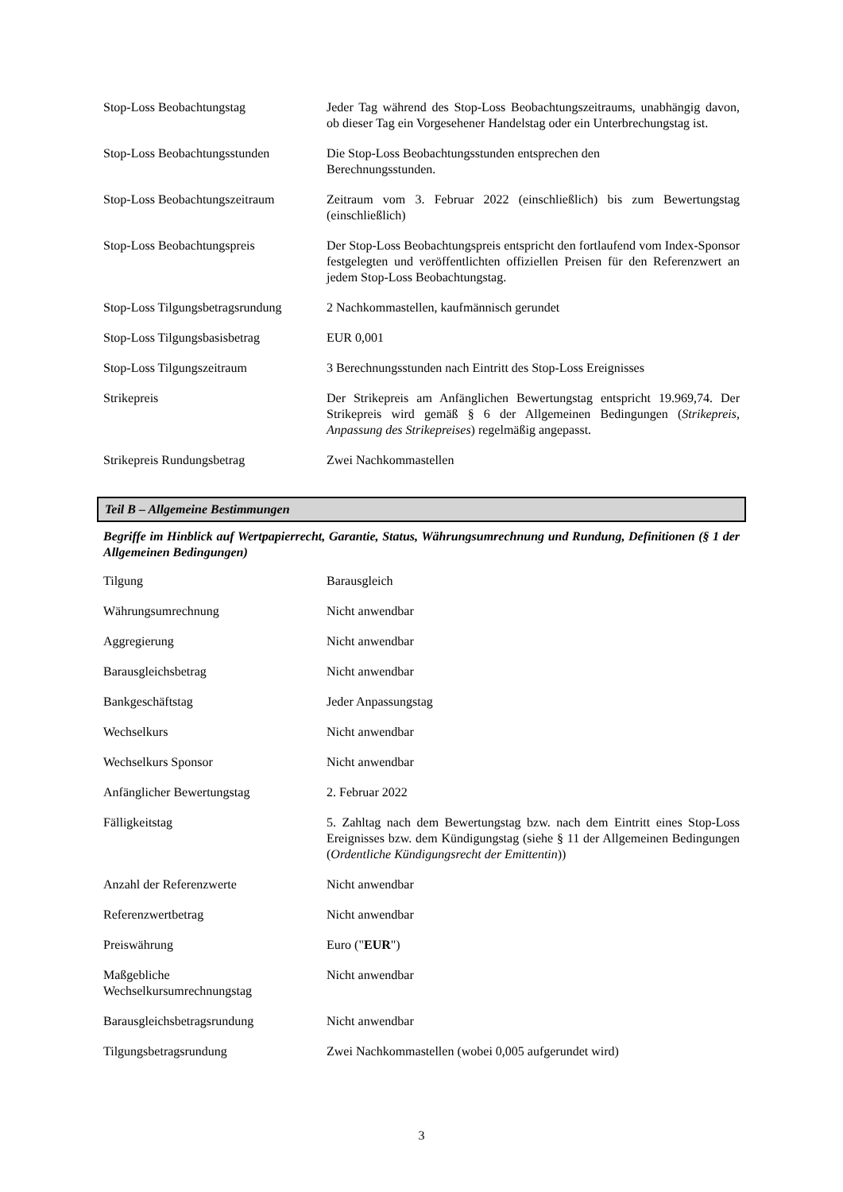| Stop-Loss Beobachtungstag | Jeder Tag während des Stop-Loss Beobachtungszeitraums, unabhängig davon, ob dieser Tag ein Vorgesehener Handelstag oder ein Unterbrechungstag ist. |
| Stop-Loss Beobachtungsstunden | Die Stop-Loss Beobachtungsstunden entsprechen den Berechnungsstunden. |
| Stop-Loss Beobachtungszeitraum | Zeitraum vom 3. Februar 2022 (einschließlich) bis zum Bewertungstag (einschließlich) |
| Stop-Loss Beobachtungspreis | Der Stop-Loss Beobachtungspreis entspricht den fortlaufend vom Index-Sponsor festgelegten und veröffentlichten offiziellen Preisen für den Referenzwert an jedem Stop-Loss Beobachtungstag. |
| Stop-Loss Tilgungsbetragsrundung | 2 Nachkommastellen, kaufmännisch gerundet |
| Stop-Loss Tilgungsbasisbetrag | EUR 0,001 |
| Stop-Loss Tilgungszeitraum | 3 Berechnungsstunden nach Eintritt des Stop-Loss Ereignisses |
| Strikepreis | Der Strikepreis am Anfänglichen Bewertungstag entspricht 19.969,74. Der Strikepreis wird gemäß § 6 der Allgemeinen Bedingungen ( Strikepreis, Anpassung des Strikepreises ) regelmäßig angepasst. |
| Strikepreis Rundungsbetrag | Zwei Nachkommastellen |
Teil B – Allgemeine Bestimmungen
Begriffe im Hinblick auf Wertpapierrecht, Garantie, Status, Währungsumrechnung und Rundung, Definitionen (§ 1 der Allgemeinen Bedingungen)
| Tilgung | Barausgleich |
| Währungsumrechnung | Nicht anwendbar |
| Aggregierung | Nicht anwendbar |
| Barausgleichsbetrag | Nicht anwendbar |
| Bankgeschäftstag | Jeder Anpassungstag |
| Wechselkurs | Nicht anwendbar |
| Wechselkurs Sponsor | Nicht anwendbar |
| Anfänglicher Bewertungstag | 2. Februar 2022 |
| Fälligkeitstag | 5. Zahltag nach dem Bewertungstag bzw. nach dem Eintritt eines Stop-Loss Ereignisses bzw. dem Kündigungstag (siehe § 11 der Allgemeinen Bedingungen ( Ordentliche Kündigungsrecht der Emittentin )) |
| Anzahl der Referenzwerte | Nicht anwendbar |
| Referenzwertbetrag | Nicht anwendbar |
| Preiswährung | Euro (" EUR ") |
| Maßgebliche Wechselkursumrechnungstag | Nicht anwendbar |
| Barausgleichsbetragsrundung | Nicht anwendbar |
| Tilgungsbetragsrundung | Zwei Nachkommastellen (wobei 0,005 aufgerundet wird) |
3